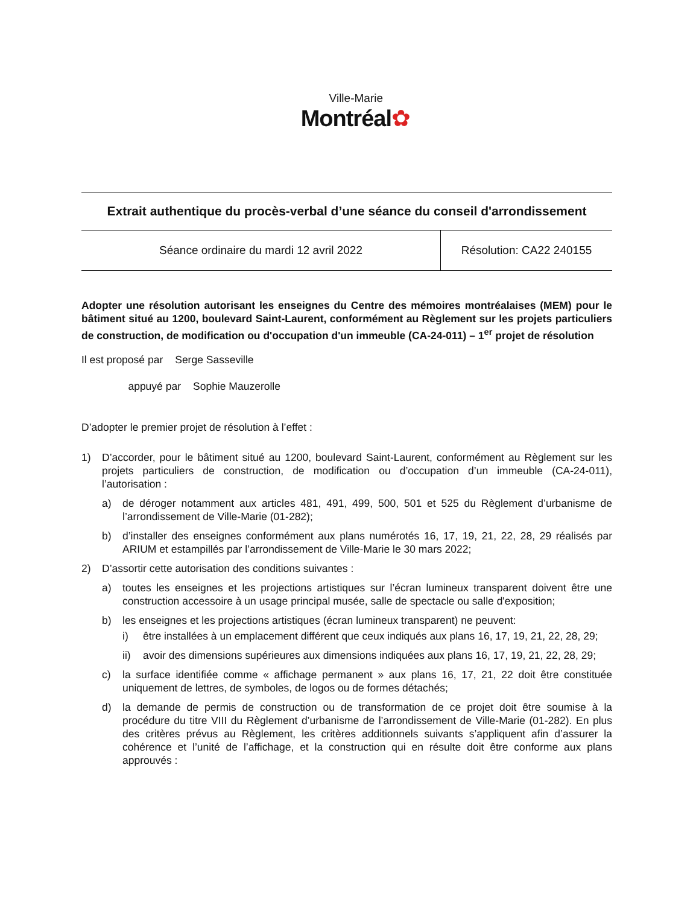Ville-Marie
Montréal✿
Extrait authentique du procès-verbal d’une séance du conseil d'arrondissement
| Séance ordinaire du mardi 12 avril 2022 | Résolution: CA22 240155 |
Adopter une résolution autorisant les enseignes du Centre des mémoires montréalaises (MEM) pour le bâtiment situé au 1200, boulevard Saint-Laurent, conformément au Règlement sur les projets particuliers de construction, de modification ou d'occupation d'un immeuble (CA-24-011) – 1<sup>er</sup> projet de résolution
Il est proposé par Serge Sasseville
appuyé par Sophie Mauzerolle
D’adopter le premier projet de résolution à l’effet :
1) D’accorder, pour le bâtiment situé au 1200, boulevard Saint-Laurent, conformément au Règlement sur les projets particuliers de construction, de modification ou d’occupation d’un immeuble (CA-24-011), l’autorisation :
a) de déroger notamment aux articles 481, 491, 499, 500, 501 et 525 du Règlement d’urbanisme de l’arrondissement de Ville-Marie (01-282);
b) d’installer des enseignes conformément aux plans numérotés 16, 17, 19, 21, 22, 28, 29 réalisés par ARIUM et estampillés par l’arrondissement de Ville-Marie le 30 mars 2022;
2) D’assortir cette autorisation des conditions suivantes :
a) toutes les enseignes et les projections artistiques sur l’écran lumineux transparent doivent être une construction accessoire à un usage principal musée, salle de spectacle ou salle d'exposition;
b) les enseignes et les projections artistiques (écran lumineux transparent) ne peuvent:
i) être installées à un emplacement différent que ceux indiqués aux plans 16, 17, 19, 21, 22, 28, 29;
ii) avoir des dimensions supérieures aux dimensions indiquées aux plans 16, 17, 19, 21, 22, 28, 29;
c) la surface identifiée comme « affichage permanent » aux plans 16, 17, 21, 22 doit être constituée uniquement de lettres, de symboles, de logos ou de formes détachés;
d) la demande de permis de construction ou de transformation de ce projet doit être soumise à la procédure du titre VIII du Règlement d’urbanisme de l’arrondissement de Ville-Marie (01-282). En plus des critères prévus au Règlement, les critères additionnels suivants s’appliquent afin d’assurer la cohérence et l’unité de l’affichage, et la construction qui en résulte doit être conforme aux plans approuvés :